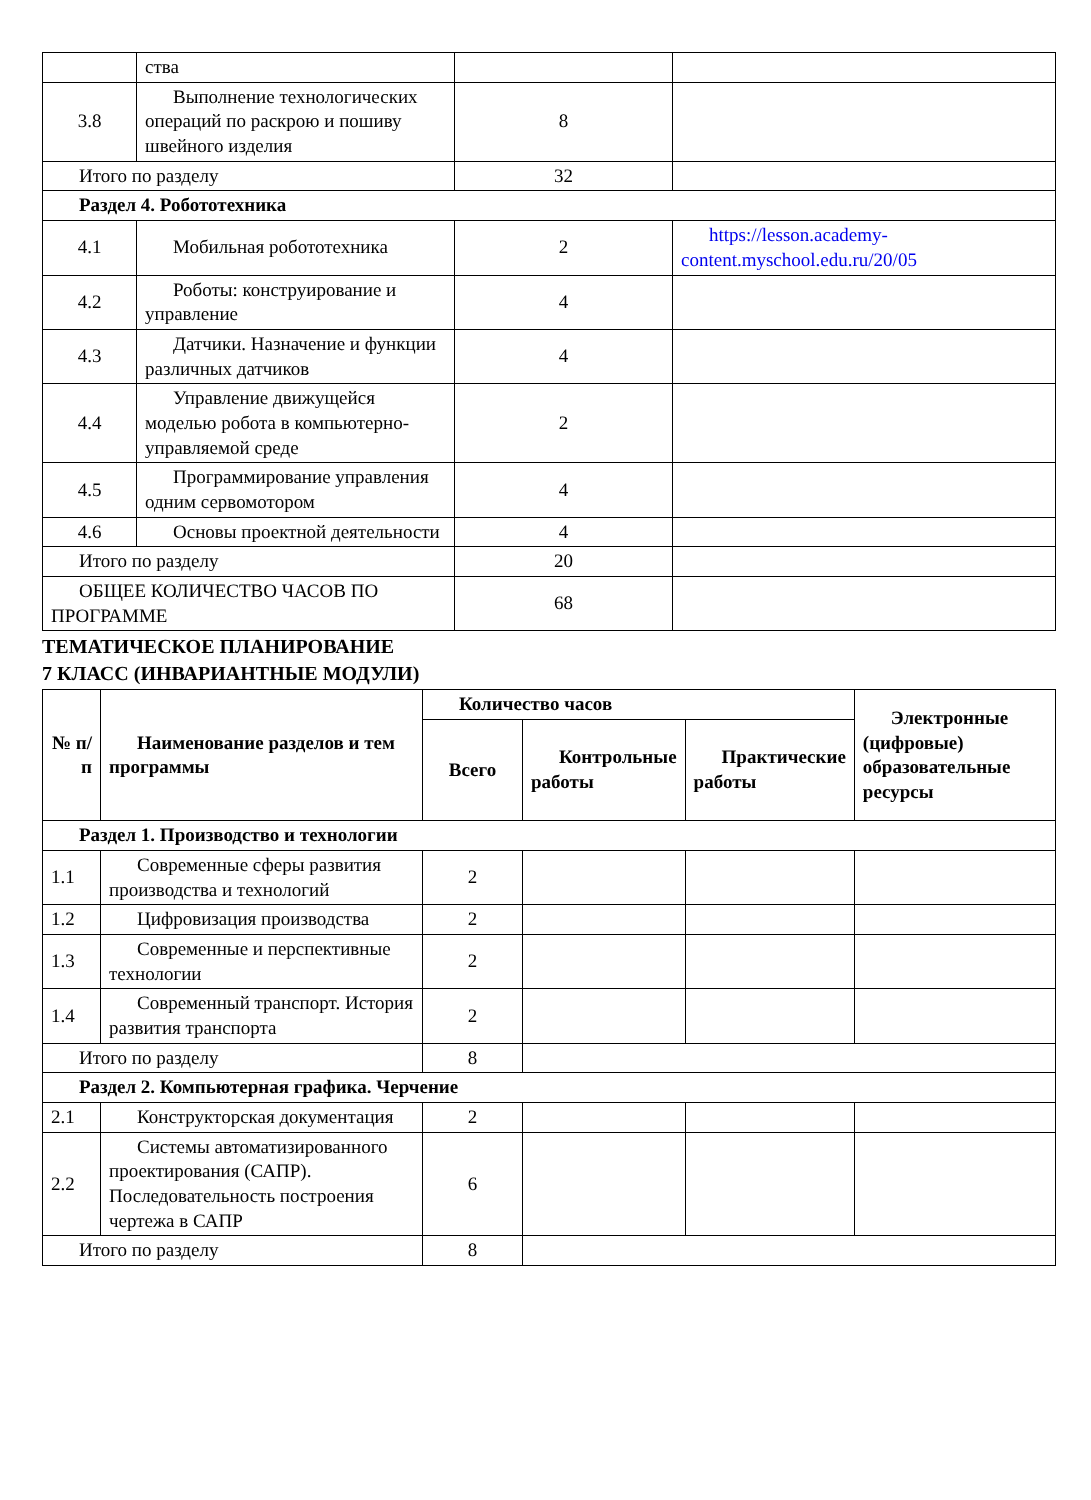| | ства | | |
| 3.8 | Выполнение технологических операций по раскрою и пошиву швейного изделия | 8 | |
| Итого по разделу | | 32 | |
| Раздел 4. Робототехника | | | |
| 4.1 | Мобильная робототехника | 2 | https://lesson.academy-content.myschool.edu.ru/20/05 |
| 4.2 | Роботы: конструирование и управление | 4 | |
| 4.3 | Датчики. Назначение и функции различных датчиков | 4 | |
| 4.4 | Управление движущейся моделью робота в компьютерно-управляемой среде | 2 | |
| 4.5 | Программирование управления одним сервомотором | 4 | |
| 4.6 | Основы проектной деятельности | 4 | |
| Итого по разделу | | 20 | |
| ОБЩЕЕ КОЛИЧЕСТВО ЧАСОВ ПО ПРОГРАММЕ | | 68 | |
ТЕМАТИЧЕСКОЕ ПЛАНИРОВАНИЕ
7 КЛАСС (ИНВАРИАНТНЫЕ МОДУЛИ)
| № п/п | Наименование разделов и тем программы | Количество часов | | | Электронные (цифровые) образовательные ресурсы |
| --- | --- | --- | --- | --- | --- |
| | | Всего | Контрольные работы | Практические работы | |
| Раздел 1. Производство и технологии | | | | | |
| 1.1 | Современные сферы развития производства и технологий | 2 | | | |
| 1.2 | Цифровизация производства | 2 | | | |
| 1.3 | Современные и перспективные технологии | 2 | | | |
| 1.4 | Современный транспорт. История развития транспорта | 2 | | | |
| Итого по разделу | | 8 | | | |
| Раздел 2. Компьютерная графика. Черчение | | | | | |
| 2.1 | Конструкторская документация | 2 | | | |
| 2.2 | Системы автоматизированного проектирования (САПР). Последовательность построения чертежа в САПР | 6 | | | |
| Итого по разделу | | 8 | | | |